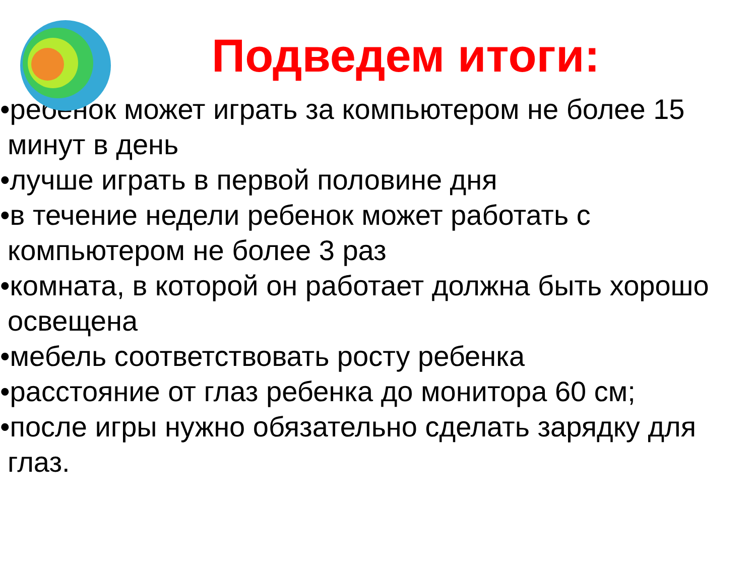Подведем итоги:
•ребенок может играть за компьютером не более 15 минут в день
•лучше играть в первой половине дня
•в течение недели ребенок может работать с компьютером не более 3 раз
•комната, в которой он работает должна быть хорошо освещена
•мебель соответствовать росту ребенка
•расстояние от глаз ребенка до монитора 60 см;
•после игры нужно обязательно сделать зарядку для глаз.